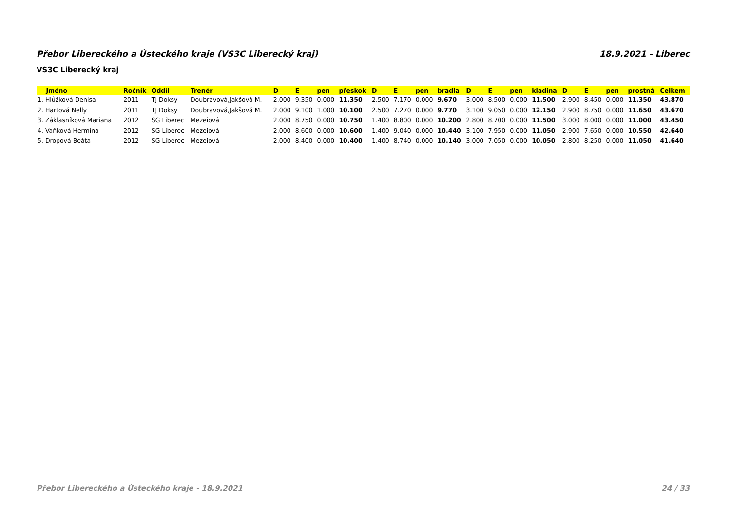Přebor Libereckého a Ústeckého kraje (VS3C Liberecký kraj) 18.9.2021 - Liberec
VS3C Liberecký kraj
| Jméno | Ročník | Oddíl | Trenér | D | E | pen | přeskok | D | E | pen | bradla | D | E | pen | kladina | D | E | pen | prostná | Celkem |
| --- | --- | --- | --- | --- | --- | --- | --- | --- | --- | --- | --- | --- | --- | --- | --- | --- | --- | --- | --- | --- |
| 1. Hlůžková Denisa | 2011 | TJ Doksy | Doubravová,Jakšová M. | 2.000 | 9.350 | 0.000 | 11.350 | 2.500 | 7.170 | 0.000 | 9.670 | 3.000 | 8.500 | 0.000 | 11.500 | 2.900 | 8.450 | 0.000 | 11.350 | 43.870 |
| 2. Hartová Nelly | 2011 | TJ Doksy | Doubravová,Jakšová M. | 2.000 | 9.100 | 1.000 | 10.100 | 2.500 | 7.270 | 0.000 | 9.770 | 3.100 | 9.050 | 0.000 | 12.150 | 2.900 | 8.750 | 0.000 | 11.650 | 43.670 |
| 3. Záklasníková Mariana | 2012 | SG Liberec | Mezeiová | 2.000 | 8.750 | 0.000 | 10.750 | 1.400 | 8.800 | 0.000 | 10.200 | 2.800 | 8.700 | 0.000 | 11.500 | 3.000 | 8.000 | 0.000 | 11.000 | 43.450 |
| 4. Vaňková Hermína | 2012 | SG Liberec | Mezeiová | 2.000 | 8.600 | 0.000 | 10.600 | 1.400 | 9.040 | 0.000 | 10.440 | 3.100 | 7.950 | 0.000 | 11.050 | 2.900 | 7.650 | 0.000 | 10.550 | 42.640 |
| 5. Dropová Beáta | 2012 | SG Liberec | Mezeiová | 2.000 | 8.400 | 0.000 | 10.400 | 1.400 | 8.740 | 0.000 | 10.140 | 3.000 | 7.050 | 0.000 | 10.050 | 2.800 | 8.250 | 0.000 | 11.050 | 41.640 |
Přebor Libereckého a Ústeckého kraje - 18.9.2021 24 / 33